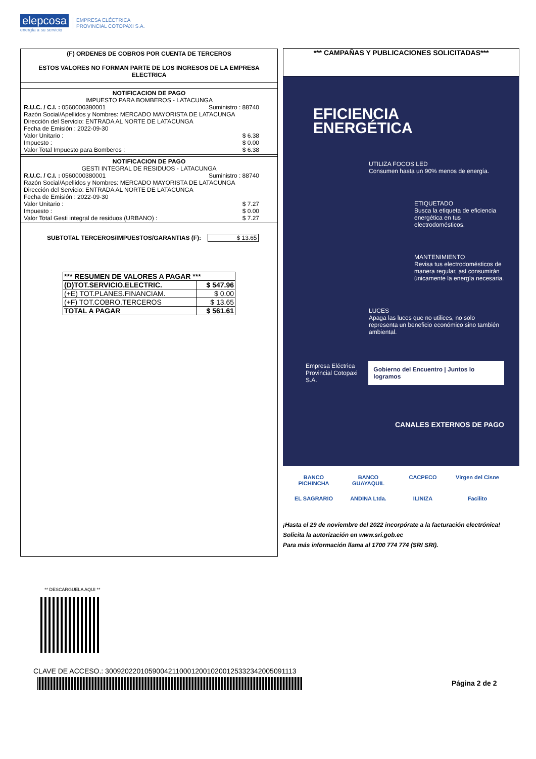elepcosa
energía a su servicio
EMPRESA ELÉCTRICA
PROVINCIAL COTOPAXI S.A.
(F) ORDENES DE COBROS POR CUENTA DE TERCEROS
ESTOS VALORES NO FORMAN PARTE DE LOS INGRESOS DE LA EMPRESA ELECTRICA
NOTIFICACION DE PAGO
IMPUESTO PARA BOMBEROS - LATACUNGA
R.U.C. / C.I. : 0560000380001 Suministro : 88740
Razón Social/Apellidos y Nombres: MERCADO MAYORISTA DE LATACUNGA
Dirección del Servicio: ENTRADA AL NORTE DE LATACUNGA
Fecha de Emisión : 2022-09-30
Valor Unitario : $ 6.38
Impuesto : $ 0.00
Valor Total Impuesto para Bomberos : $ 6.38
NOTIFICACION DE PAGO
GESTI INTEGRAL DE RESIDUOS - LATACUNGA
R.U.C. / C.I. : 0560000380001 Suministro : 88740
Razón Social/Apellidos y Nombres: MERCADO MAYORISTA DE LATACUNGA
Dirección del Servicio: ENTRADA AL NORTE DE LATACUNGA
Fecha de Emisión : 2022-09-30
Valor Unitario : $ 7.27
Impuesto : $ 0.00
Valor Total Gesti integral de residuos (URBANO) : $ 7.27
SUBTOTAL TERCEROS/IMPUESTOS/GARANTIAS (F): $ 13.65
| *** RESUMEN DE VALORES A PAGAR *** | |
| (D)TOT.SERVICIO.ELECTRIC. | $ 547.96 |
| (+E) TOT.PLANES.FINANCIAM. | $ 0.00 |
| (+F) TOT.COBRO.TERCEROS | $ 13.65 |
| TOTAL A PAGAR | $ 561.61 |
*** CAMPAÑAS Y PUBLICACIONES SOLICITADAS***
EFICIENCIA
ENERGÉTICA
UTILIZA FOCOS LED
Consumen hasta un 90% menos de energía.
ETIQUETADO
Busca la etiqueta de eficiencia energética en tus electrodomésticos.
MANTENIMIENTO
Revisa tus electrodomésticos de manera regular, así consumirán únicamente la energía necesaria.
LUCES
Apaga las luces que no utilices, no solo representa un beneficio económico sino también ambiental.
Empresa Eléctrica
Provincial Cotopaxi S.A. Gobierno del Encuentro | Juntos lo logramos
CANALES EXTERNOS DE PAGO
BANCO PICHINCHA BANCO GUAYAQUIL CACPECO Virgen del Cisne EL SAGRARIO ANDINA Ltda. ILINIZA Facilito
¡Hasta el 29 de noviembre del 2022 incorpórate a la facturación electrónica!
Solicita la autorización en www.sri.gob.ec
Para más información llama al 1700 774 774 (SRI SRI).
** DESCARGUELA AQUI **
CLAVE DE ACCESO.: 3009202201059004211000120010200125332342005091113
Página 2 de 2